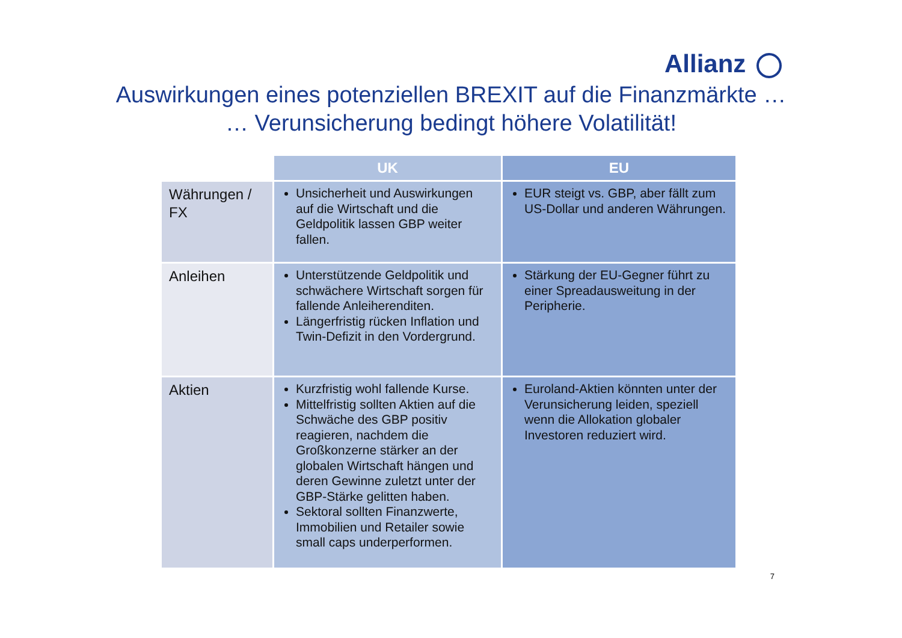Allianz
Auswirkungen eines potenziellen BREXIT auf die Finanzmärkte …
… Verunsicherung bedingt höhere Volatilität!
| | UK | EU |
| --- | --- | --- |
| Währungen / FX | Unsicherheit und Auswirkungen auf die Wirtschaft und die Geldpolitik lassen GBP weiter fallen. | EUR steigt vs. GBP, aber fällt zum US-Dollar und anderen Währungen. |
| Anleihen | Unterstützende Geldpolitik und schwächere Wirtschaft sorgen für fallende Anleiherenditen. Längerfristig rücken Inflation und Twin-Defizit in den Vordergrund. | Stärkung der EU-Gegner führt zu einer Spreadausweitung in der Peripherie. |
| Aktien | Kurzfristig wohl fallende Kurse. Mittelfristig sollten Aktien auf die Schwäche des GBP positiv reagieren, nachdem die Großkonzerne stärker an der globalen Wirtschaft hängen und deren Gewinne zuletzt unter der GBP-Stärke gelitten haben. Sektoral sollten Finanzwerte, Immobilien und Retailer sowie small caps underperformen. | Euroland-Aktien könnten unter der Verunsicherung leiden, speziell wenn die Allokation globaler Investoren reduziert wird. |
7